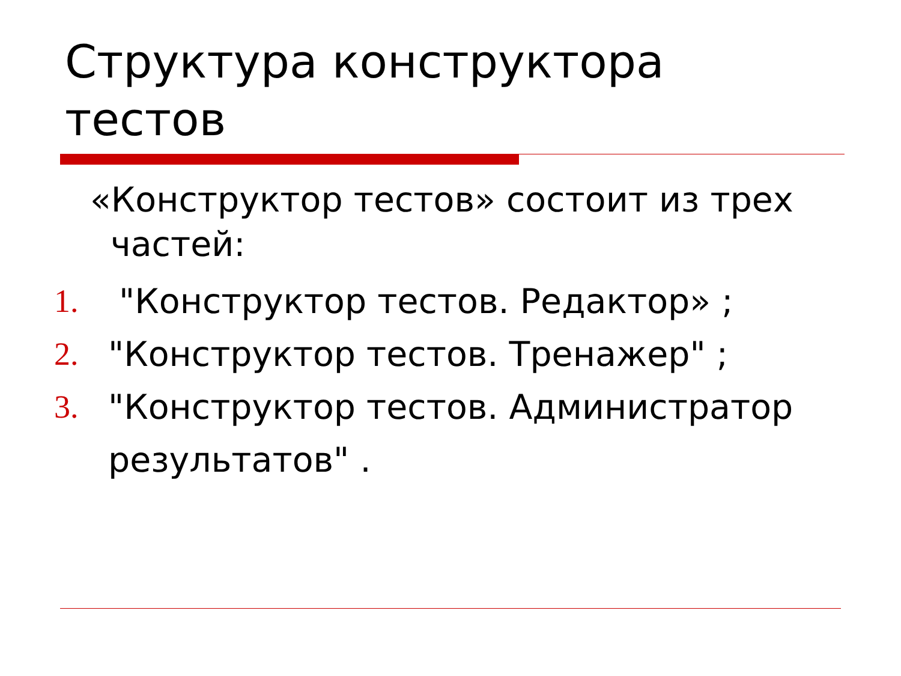Структура конструктора
тестов
«Конструктор тестов» состоит из трех частей:
1. "Конструктор тестов. Редактор» ;
2. "Конструктор тестов. Тренажер" ;
3. "Конструктор тестов. Администратор результатов" .